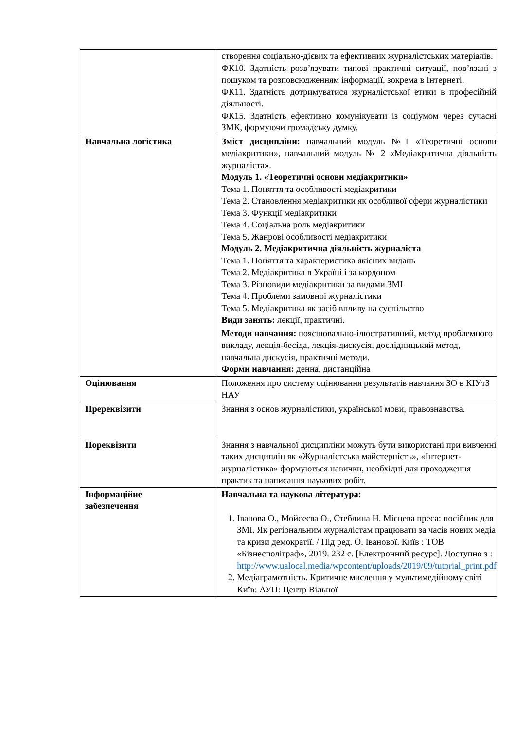| | створення соціально-дієвих та ефективних журналістських матеріалів. ФК10. Здатність розв’язувати типові практичні ситуації, пов’язані з пошуком та розповсюдженням інформації, зокрема в Інтернеті. ФК11. Здатність дотримуватися журналістської етики в професійній діяльності. ФК15. Здатність ефективно комунікувати із соціумом через сучасні ЗМК, формуючи громадську думку. |
| Навчальна логістика | Зміст дисципліни: навчальний модуль №1 «Теоретичні основи медіакритики», навчальний модуль № 2 «Медіакритична діяльність журналіста». Модуль 1. «Теоретичні основи медіакритики» Тема 1. Поняття та особливості медіакритики Тема 2. Становлення медіакритики як особливої сфери журналістики Тема 3. Функції медіакритики Тема 4. Соціальна роль медіакритики Тема 5. Жанрові особливості медіакритики Модуль 2. Медіакритична діяльність журналіста Тема 1. Поняття та характеристика якісних видань Тема 2. Медіакритика в Україні і за кордоном Тема 3. Різновиди медіакритики за видами ЗМІ Тема 4. Проблеми замовної журналістики Тема 5. Медіакритика як засіб впливу на суспільство Види занять: лекції, практичні. Методи навчання: пояснювально-ілюстративний, метод проблемного викладу, лекція-бесіда, лекція-дискусія, дослідницький метод, навчальна дискусія, практичні методи. Форми навчання: денна, дистанційна |
| Оцінювання | Положення про систему оцінювання результатів навчання ЗО в КІУтЗ НАУ |
| Пререквізити | Знання з основ журналістики, української мови, правознавства. |
| Пореквізити | Знання з навчальної дисципліни можуть бути використані при вивченні таких дисциплін як «Журналістська майстерність», «Інтернет-журналістика» формуються навички, необхідні для проходження практик та написання наукових робіт. |
| Інформаційне забезпечення | Навчальна та наукова література: 1. Іванова О., Мойсеєва О., Стеблина Н. Місцева преса: посібник для ЗМІ. Як регіональним журналістам працювати за часів нових медіа та кризи демократії. / Під ред. О. Іванової. Київ : ТОВ «Бізнесполіграф», 2019. 232 с. [Електронний ресурс]. Доступно з : http://www.ualocal.media/wpcontent/uploads/2019/09/tutorial_print.pdf 2. Медіаграмотність. Критичне мислення у мультимедійному світі Київ: АУП: Центр Вільної |